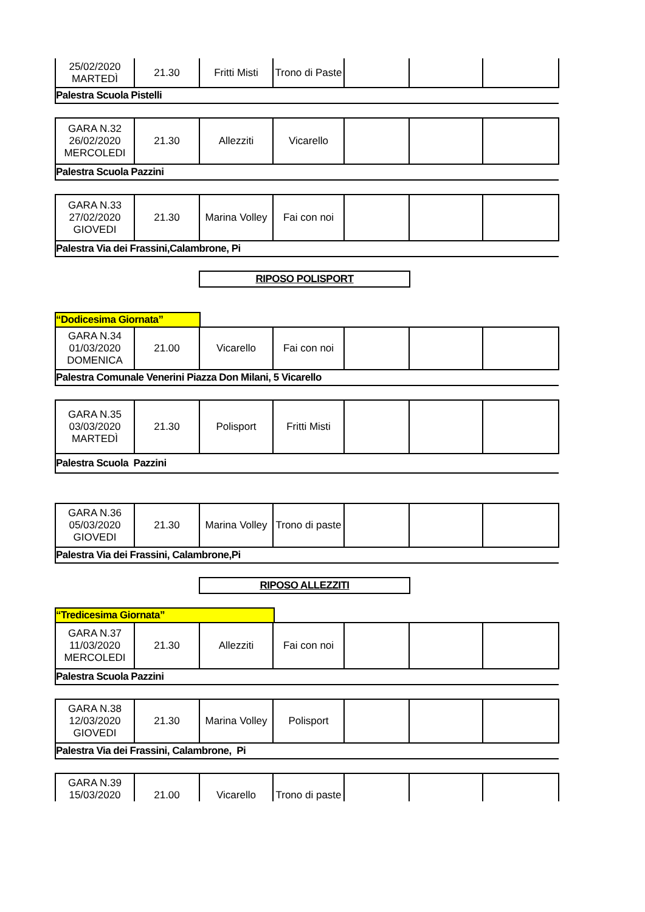| 25/02/2020 MARTEDÌ | 21.30 | Fritti Misti | Trono di Paste | | | |
| Palestra Scuola Pistelli | | | | | | |
| GARA N.32 26/02/2020 MERCOLEDI | 21.30 | Allezziti | Vicarello | | | |
| Palestra Scuola Pazzini | | | | | | |
| GARA N.33 27/02/2020 GIOVEDI | 21.30 | Marina Volley | Fai con noi | | | |
| Palestra Via dei Frassini,Calambrone, Pi | | | | | | |
RIPOSO POLISPORT
“Dodicesima Giornata”
| GARA N.34 01/03/2020 DOMENICA | 21.00 | Vicarello | Fai con noi | | | |
| Palestra Comunale Venerini Piazza Don Milani, 5 Vicarello | | | | | | |
| GARA N.35 03/03/2020 MARTEDÌ | 21.30 | Polisport | Fritti Misti | | | |
| Palestra Scuola Pazzini | | | | | | |
| GARA N.36 05/03/2020 GIOVEDI | 21.30 | Marina Volley | Trono di paste | | | |
| Palestra Via dei Frassini, Calambrone,Pi | | | | | | |
RIPOSO ALLEZZITI
“Tredicesima Giornata”
| GARA N.37 11/03/2020 MERCOLEDI | 21.30 | Allezziti | Fai con noi | | | |
| Palestra Scuola Pazzini | | | | | | |
| GARA N.38 12/03/2020 GIOVEDI | 21.30 | Marina Volley | Polisport | | | |
| Palestra Via dei Frassini, Calambrone, Pi | | | | | | |
| GARA N.39 15/03/2020 | 21.00 | Vicarello | Trono di paste | | | |